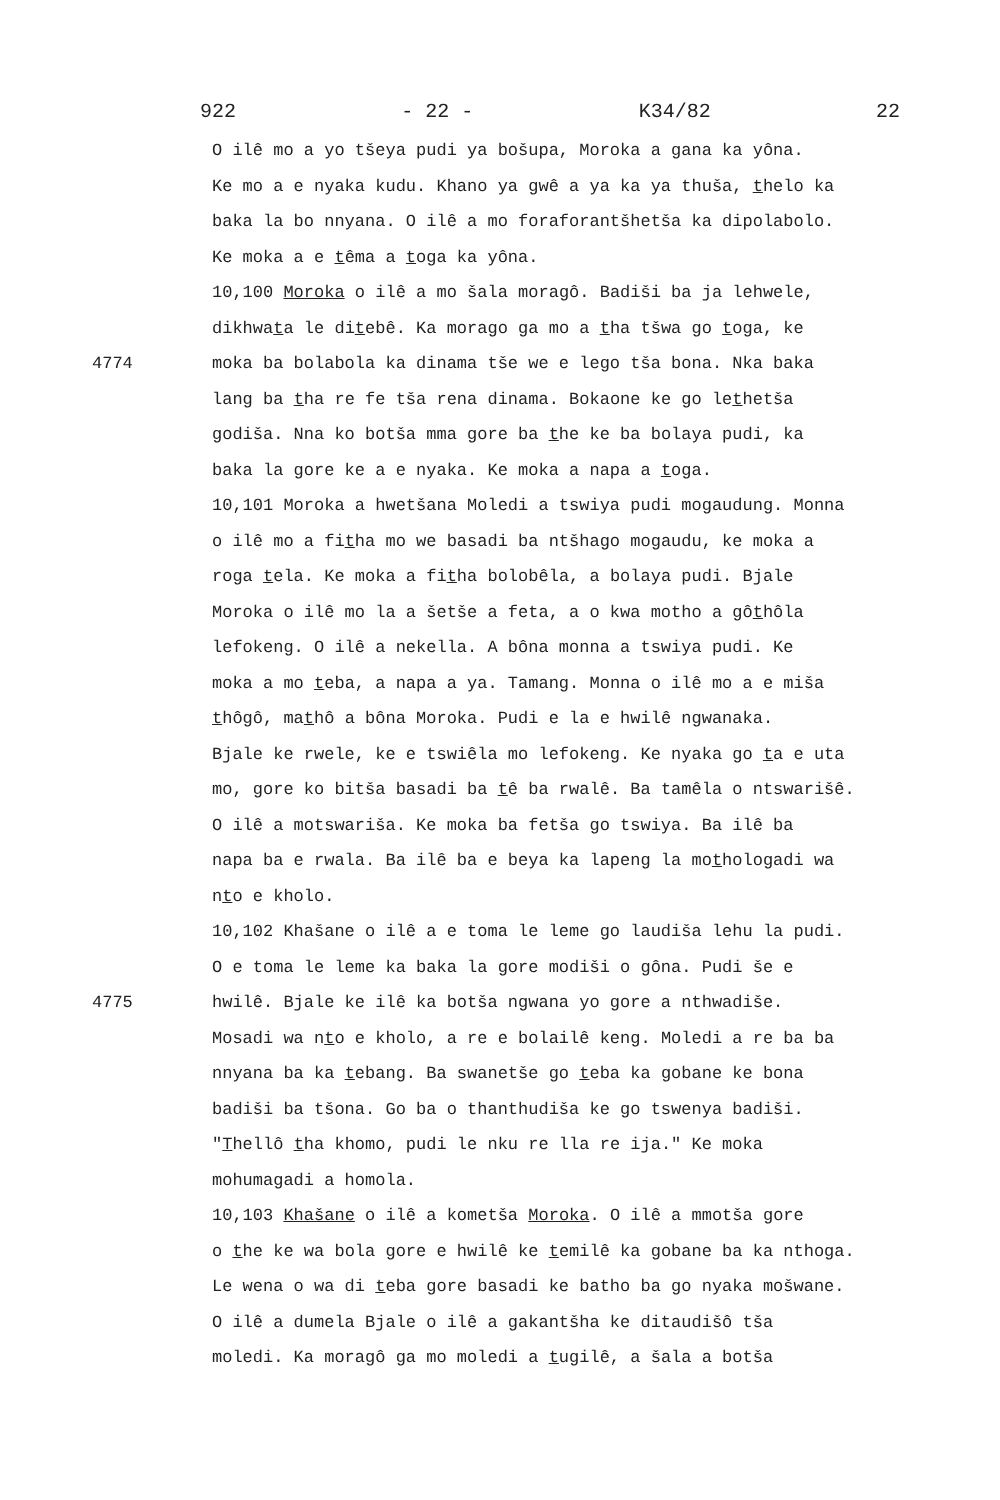922 - 22 - K34/82 22
O ilê mo a yo tšeya pudi ya bošupa, Moroka a gana ka yôna.
Ke mo a e nyaka kudu. Khano ya gwê a ya ka ya thuša, thelo ka
baka la bo nnyana. O ilê a mo foraforantšhetša ka dipolabolo.
Ke moka a e têma a toga ka yôna.
10,100 Moroka o ilê a mo šala moragô. Badiši ba ja lehwele,
dikhwata le ditebê. Ka morago ga mo a tha tšwa go toga, ke
4774 moka ba bolabola ka dinama tše we e lego tša bona. Nka baka
lang ba tha re fe tša rena dinama. Bokaone ke go lethetša
godiša. Nna ko botša mma gore ba the ke ba bolaya pudi, ka
baka la gore ke a e nyaka. Ke moka a napa a toga.
10,101 Moroka a hwetšana Moledi a tswiya pudi mogaudung. Monna
o ilê mo a fitha mo we basadi ba ntšhago mogaudu, ke moka a
roga tela. Ke moka a fitha bolobêla, a bolaya pudi. Bjale
Moroka o ilê mo la a šetše a feta, a o kwa motho a gôthôla
lefokeng. O ilê a nekella. A bôna monna a tswiya pudi. Ke
moka a mo teba, a napa a ya. Tamang. Monna o ilê mo a e miša
thôgô, mathô a bôna Moroka. Pudi e la e hwilê ngwanaka.
Bjale ke rwele, ke e tswiêla mo lefokeng. Ke nyaka go ta e uta
mo, gore ko bitša basadi ba tê ba rwalê. Ba tamêla o ntswarišê.
O ilê a motswariša. Ke moka ba fetša go tswiya. Ba ilê ba
napa ba e rwala. Ba ilê ba e beya ka lapeng la mothologadi wa
nto e kholo.
10,102 Khašane o ilê a e toma le leme go laudiša lehu la pudi.
O e toma le leme ka baka la gore modiši o gôna. Pudi še e
4775 hwilê. Bjale ke ilê ka botša ngwana yo gore a nthwadiše.
Mosadi wa nto e kholo, a re e bolailê keng. Moledi a re ba ba
nnyana ba ka tebang. Ba swanetše go teba ka gobane ke bona
badiši ba tšona. Go ba o thanthudiša ke go tswenya badiši.
"Thellô tha khomo, pudi le nku re lla re ija." Ke moka
mohumagadi a homola.
10,103 Khašane o ilê a kometša Moroka. O ilê a mmotša gore
o the ke wa bola gore e hwilê ke temilê ka gobane ba ka nthoga.
Le wena o wa di teba gore basadi ke batho ba go nyaka mošwane.
O ilê a dumela Bjale o ilê a gakantšha ke ditaudišô tša
moledi. Ka moragô ga mo moledi a tugilê, a šala a botša